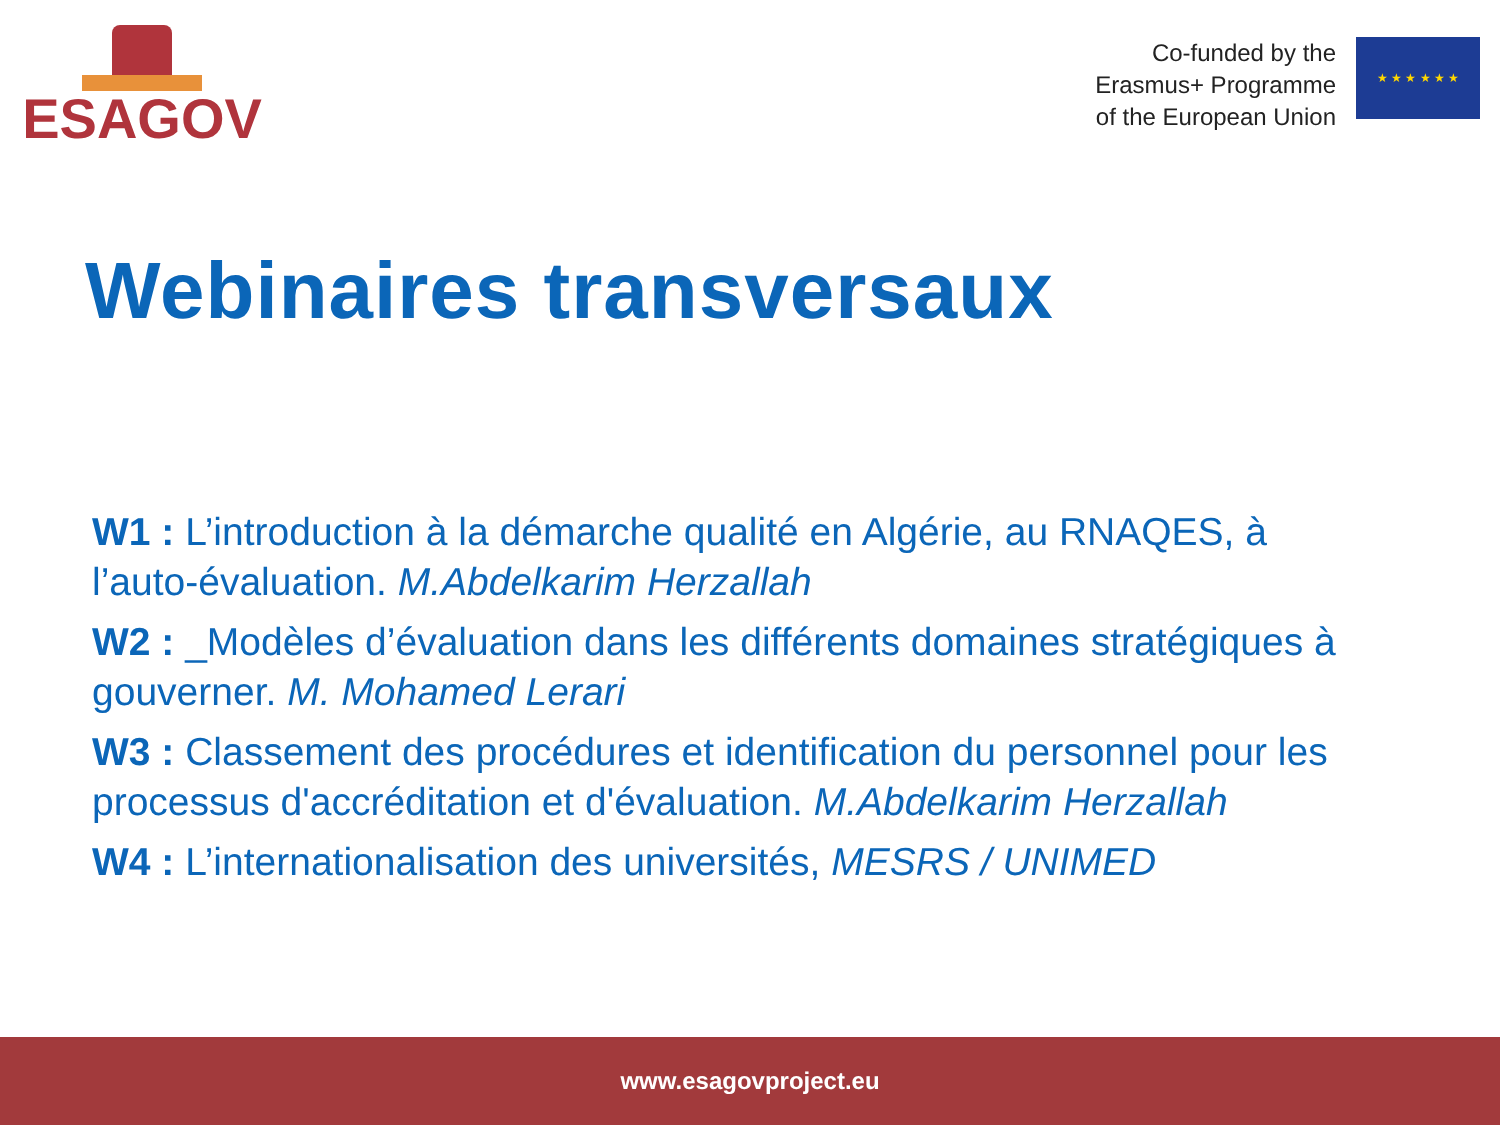ESAGOV
Co-funded by the
Erasmus+ Programme
of the European Union
★ ★ ★ ★ ★ ★
Webinaires transversaux
W1 : L’introduction à la démarche qualité en Algérie, au RNAQES, à l’auto-évaluation. M.Abdelkarim Herzallah
W2 : _Modèles d’évaluation dans les différents domaines stratégiques à gouverner. M. Mohamed Lerari
W3 : Classement des procédures et identification du personnel pour les processus d'accréditation et d'évaluation. M.Abdelkarim Herzallah
W4 : L’internationalisation des universités, MESRS / UNIMED
www.esagovproject.eu